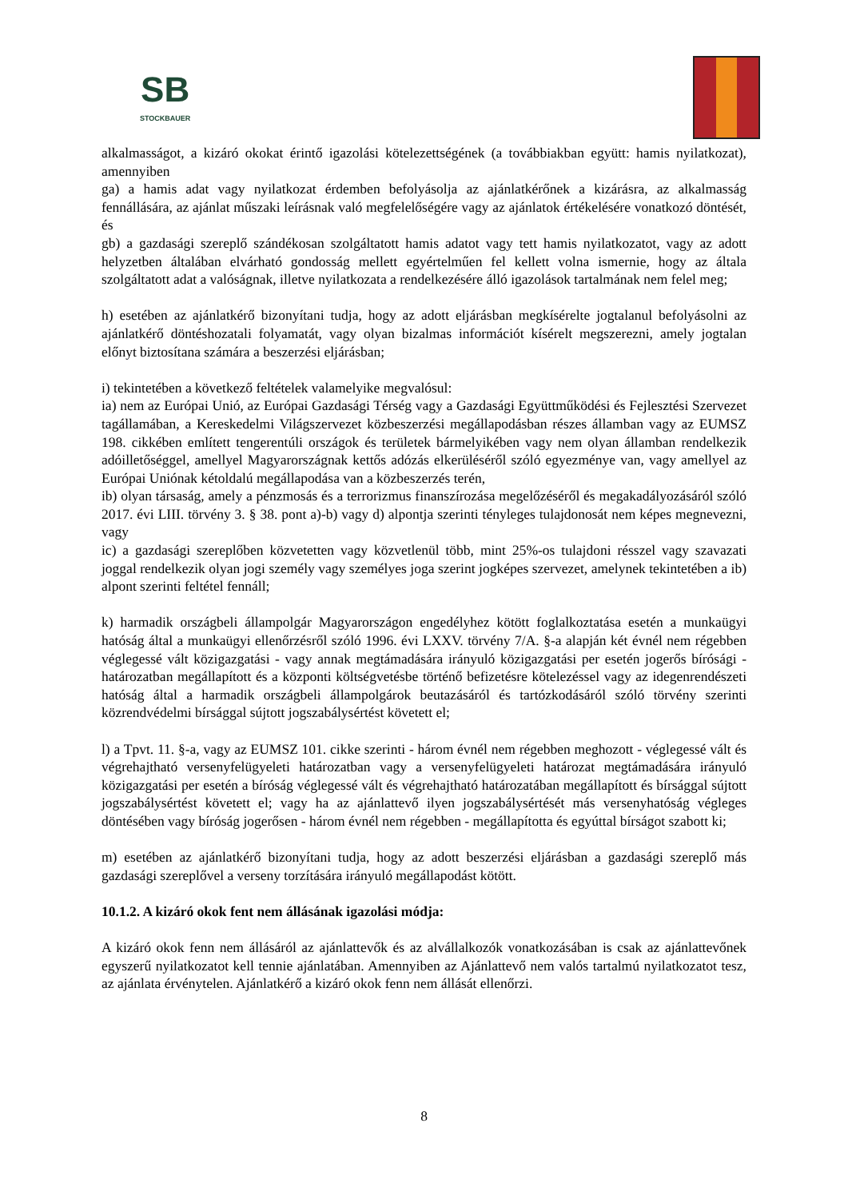SB
STOCKBAUER
alkalmasságot, a kizáró okokat érintő igazolási kötelezettségének (a továbbiakban együtt: hamis nyilatkozat), amennyiben
ga) a hamis adat vagy nyilatkozat érdemben befolyásolja az ajánlatkérőnek a kizárásra, az alkalmasság fennállására, az ajánlat műszaki leírásnak való megfelelőségére vagy az ajánlatok értékelésére vonatkozó döntését, és
gb) a gazdasági szereplő szándékosan szolgáltatott hamis adatot vagy tett hamis nyilatkozatot, vagy az adott helyzetben általában elvárható gondosság mellett egyértelműen fel kellett volna ismernie, hogy az általa szolgáltatott adat a valóságnak, illetve nyilatkozata a rendelkezésére álló igazolások tartalmának nem felel meg;
h) esetében az ajánlatkérő bizonyítani tudja, hogy az adott eljárásban megkísérelte jogtalanul befolyásolni az ajánlatkérő döntéshozatali folyamatát, vagy olyan bizalmas információt kísérelt megszerezni, amely jogtalan előnyt biztosítana számára a beszerzési eljárásban;
i) tekintetében a következő feltételek valamelyike megvalósul:
ia) nem az Európai Unió, az Európai Gazdasági Térség vagy a Gazdasági Együttműködési és Fejlesztési Szervezet tagállamában, a Kereskedelmi Világszervezet közbeszerzési megállapodásban részes államban vagy az EUMSZ 198. cikkében említett tengerentúli országok és területek bármelyikében vagy nem olyan államban rendelkezik adóilletőséggel, amellyel Magyarországnak kettős adózás elkerüléséről szóló egyezménye van, vagy amellyel az Európai Uniónak kétoldalú megállapodása van a közbeszerzés terén,
ib) olyan társaság, amely a pénzmosás és a terrorizmus finanszírozása megelőzéséről és megakadályozásáról szóló 2017. évi LIII. törvény 3. § 38. pont a)-b) vagy d) alpontja szerinti tényleges tulajdonosát nem képes megnevezni, vagy
ic) a gazdasági szereplőben közvetetten vagy közvetlenül több, mint 25%-os tulajdoni résszel vagy szavazati joggal rendelkezik olyan jogi személy vagy személyes joga szerint jogképes szervezet, amelynek tekintetében a ib) alpont szerinti feltétel fennáll;
k) harmadik országbeli állampolgár Magyarországon engedélyhez kötött foglalkoztatása esetén a munkaügyi hatóság által a munkaügyi ellenőrzésről szóló 1996. évi LXXV. törvény 7/A. §-a alapján két évnél nem régebben véglegessé vált közigazgatási - vagy annak megtámadására irányuló közigazgatási per esetén jogerős bírósági - határozatban megállapított és a központi költségvetésbe történő befizetésre kötelezéssel vagy az idegenrendészeti hatóság által a harmadik országbeli állampolgárok beutazásáról és tartózkodásáról szóló törvény szerinti közrendvédelmi bírsággal sújtott jogszabálysértést követett el;
l) a Tpvt. 11. §-a, vagy az EUMSZ 101. cikke szerinti - három évnél nem régebben meghozott - véglegessé vált és végrehajtható versenyfelügyeleti határozatban vagy a versenyfelügyeleti határozat megtámadására irányuló közigazgatási per esetén a bíróság véglegessé vált és végrehajtható határozatában megállapított és bírsággal sújtott jogszabálysértést követett el; vagy ha az ajánlattevő ilyen jogszabálysértését más versenyhatóság végleges döntésében vagy bíróság jogerősen - három évnél nem régebben - megállapította és egyúttal bírságot szabott ki;
m) esetében az ajánlatkérő bizonyítani tudja, hogy az adott beszerzési eljárásban a gazdasági szereplő más gazdasági szereplővel a verseny torzítására irányuló megállapodást kötött.
10.1.2. A kizáró okok fent nem állásának igazolási módja:
A kizáró okok fenn nem állásáról az ajánlattevők és az alvállalkozók vonatkozásában is csak az ajánlattevőnek egyszerű nyilatkozatot kell tennie ajánlatában. Amennyiben az Ajánlattevő nem valós tartalmú nyilatkozatot tesz, az ajánlata érvénytelen. Ajánlatkérő a kizáró okok fenn nem állását ellenőrzi.
8